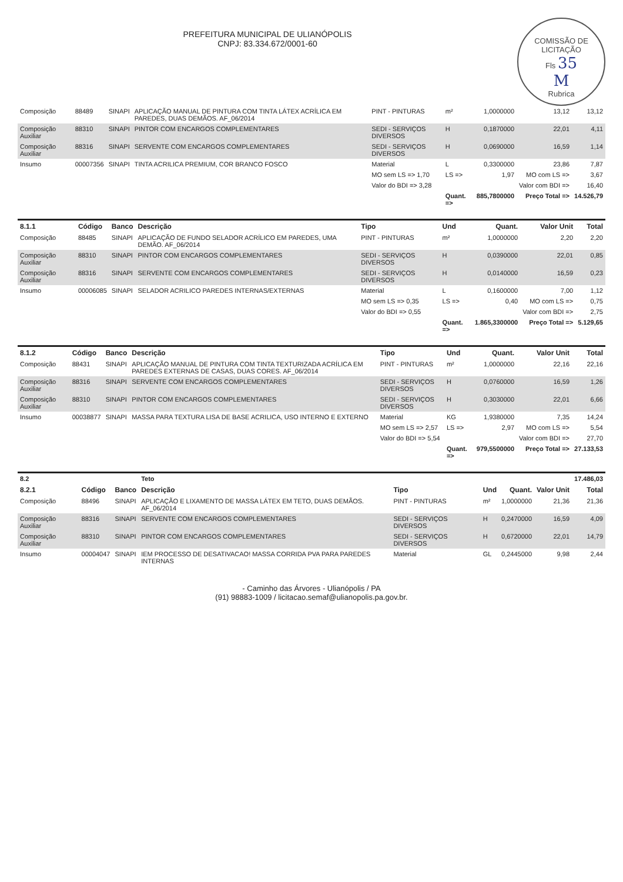COMISSÃO DE LICITAÇÃO
Fls 35
M
Rubrica
PREFEITURA MUNICIPAL DE ULIANÓPOLIS
CNPJ: 83.334.672/0001-60
| Composição | 88489 | SINAPI | APLICAÇÃO MANUAL DE PINTURA COM TINTA LÁTEX ACRÍLICA EM PAREDES, DUAS DEMÃOS. AF_06/2014 | PINT - PINTURAS | m² | 1,0000000 | 13,12 | 13,12 |
| Composição Auxiliar | 88310 | SINAPI | PINTOR COM ENCARGOS COMPLEMENTARES | SEDI - SERVIÇOS DIVERSOS | H | 0,1870000 | 22,01 | 4,11 |
| Composição Auxiliar | 88316 | SINAPI | SERVENTE COM ENCARGOS COMPLEMENTARES | SEDI - SERVIÇOS DIVERSOS | H | 0,0690000 | 16,59 | 1,14 |
| Insumo | 00007356 | SINAPI | TINTA ACRILICA PREMIUM, COR BRANCO FOSCO | Material | L | 0,3300000 | 23,86 | 7,87 |
| | | | | MO sem LS => 1,70 | LS => | 1,97 | MO com LS => | 3,67 |
| | | | | Valor do BDI => 3,28 | | | Valor com BDI => | 16,40 |
| | | | | | Quant. => | 885,7800000 | Preço Total => | 14.526,79 |
| 8.1.1 | Código | Banco | Descrição | Tipo | Und | Quant. | Valor Unit | Total |
| --- | --- | --- | --- | --- | --- | --- | --- | --- |
| Composição | 88485 | SINAPI | APLICAÇÃO DE FUNDO SELADOR ACRÍLICO EM PAREDES, UMA DEMÃO. AF_06/2014 | PINT - PINTURAS | m² | 1,0000000 | 2,20 | 2,20 |
| Composição Auxiliar | 88310 | SINAPI | PINTOR COM ENCARGOS COMPLEMENTARES | SEDI - SERVIÇOS DIVERSOS | H | 0,0390000 | 22,01 | 0,85 |
| Composição Auxiliar | 88316 | SINAPI | SERVENTE COM ENCARGOS COMPLEMENTARES | SEDI - SERVIÇOS DIVERSOS | H | 0,0140000 | 16,59 | 0,23 |
| Insumo | 00006085 | SINAPI | SELADOR ACRILICO PAREDES INTERNAS/EXTERNAS | Material | L | 0,1600000 | 7,00 | 1,12 |
| | | | | MO sem LS => 0,35 | LS => | 0,40 | MO com LS => | 0,75 |
| | | | | Valor do BDI => 0,55 | | | Valor com BDI => | 2,75 |
| | | | | | Quant. => | 1.865,3300000 | Preço Total => | 5.129,65 |
| 8.1.2 | Código | Banco | Descrição | Tipo | Und | Quant. | Valor Unit | Total |
| --- | --- | --- | --- | --- | --- | --- | --- | --- |
| Composição | 88431 | SINAPI | APLICAÇÃO MANUAL DE PINTURA COM TINTA TEXTURIZADA ACRÍLICA EM PAREDES EXTERNAS DE CASAS, DUAS CORES. AF_06/2014 | PINT - PINTURAS | m² | 1,0000000 | 22,16 | 22,16 |
| Composição Auxiliar | 88316 | SINAPI | SERVENTE COM ENCARGOS COMPLEMENTARES | SEDI - SERVIÇOS DIVERSOS | H | 0,0760000 | 16,59 | 1,26 |
| Composição Auxiliar | 88310 | SINAPI | PINTOR COM ENCARGOS COMPLEMENTARES | SEDI - SERVIÇOS DIVERSOS | H | 0,3030000 | 22,01 | 6,66 |
| Insumo | 00038877 | SINAPI | MASSA PARA TEXTURA LISA DE BASE ACRILICA, USO INTERNO E EXTERNO | Material | KG | 1,9380000 | 7,35 | 14,24 |
| | | | | MO sem LS => 2,57 | LS => | 2,97 | MO com LS => | 5,54 |
| | | | | Valor do BDI => 5,54 | | | Valor com BDI => | 27,70 |
| | | | | | Quant. => | 979,5500000 | Preço Total => | 27.133,53 |
| 8.2 | | | Teto | | | | | 17.486,03 |
| 8.2.1 | Código | Banco | Descrição | Tipo | Und | Quant. | Valor Unit | Total |
| Composição | 88496 | SINAPI | APLICAÇÃO E LIXAMENTO DE MASSA LÁTEX EM TETO, DUAS DEMÃOS. AF_06/2014 | PINT - PINTURAS | m² | 1,0000000 | 21,36 | 21,36 |
| Composição Auxiliar | 88316 | SINAPI | SERVENTE COM ENCARGOS COMPLEMENTARES | SEDI - SERVIÇOS DIVERSOS | H | 0,2470000 | 16,59 | 4,09 |
| Composição Auxiliar | 88310 | SINAPI | PINTOR COM ENCARGOS COMPLEMENTARES | SEDI - SERVIÇOS DIVERSOS | H | 0,6720000 | 22,01 | 14,79 |
| Insumo | 00004047 | SINAPI | IEM PROCESSO DE DESATIVACAO! MASSA CORRIDA PVA PARA PAREDES INTERNAS | Material | GL | 0,2445000 | 9,98 | 2,44 |
- Caminho das Árvores - Ulianópolis / PA
(91) 98883-1009 / licitacao.semaf@ulianopolis.pa.gov.br.